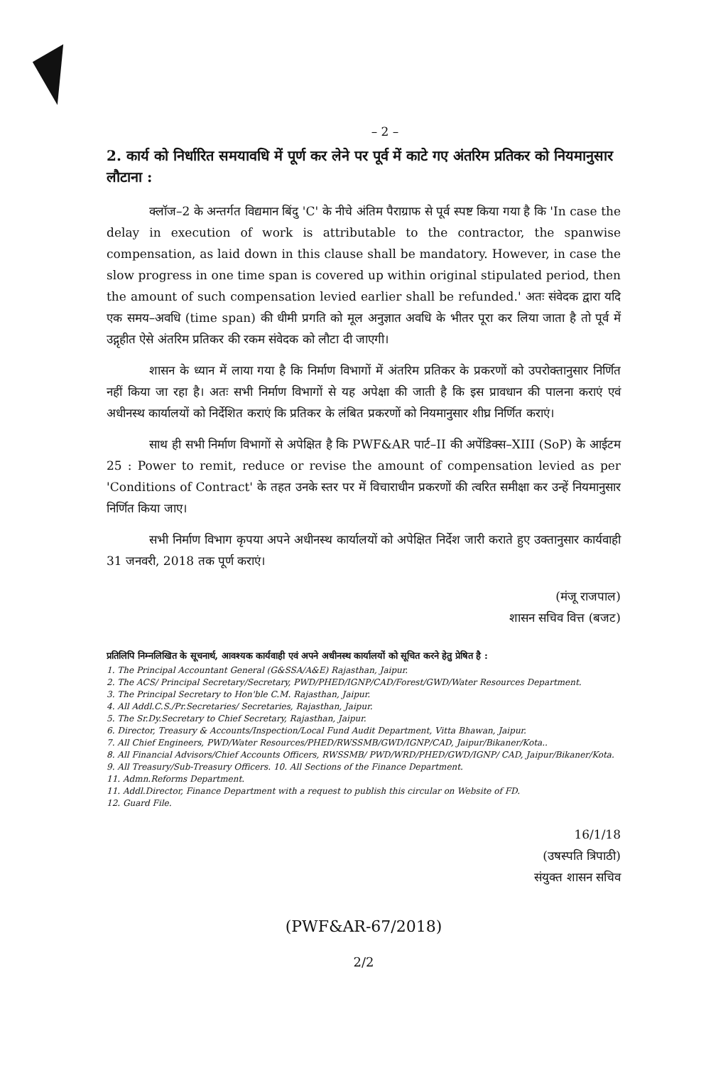– 2 –
2. कार्य को निर्धारित समयावधि में पूर्ण कर लेने पर पूर्व में काटे गए अंतरिम प्रतिकर को नियमानुसार लौटाना :
क्लॉज–2 के अन्तर्गत विद्यमान बिंदु 'C' के नीचे अंतिम पैराग्राफ से पूर्व स्पष्ट किया गया है कि 'In case the delay in execution of work is attributable to the contractor, the spanwise compensation, as laid down in this clause shall be mandatory. However, in case the slow progress in one time span is covered up within original stipulated period, then the amount of such compensation levied earlier shall be refunded.' अतः संवेदक द्वारा यदि एक समय–अवधि (time span) की धीमी प्रगति को मूल अनुज्ञात अवधि के भीतर पूरा कर लिया जाता है तो पूर्व में उद्गृहीत ऐसे अंतरिम प्रतिकर की रकम संवेदक को लौटा दी जाएगी।
शासन के ध्यान में लाया गया है कि निर्माण विभागों में अंतरिम प्रतिकर के प्रकरणों को उपरोक्तानुसार निर्णित नहीं किया जा रहा है। अतः सभी निर्माण विभागों से यह अपेक्षा की जाती है कि इस प्रावधान की पालना कराएं एवं अधीनस्थ कार्यालयों को निर्देशित कराएं कि प्रतिकर के लंबित प्रकरणों को नियमानुसार शीघ्र निर्णित कराएं।
साथ ही सभी निर्माण विभागों से अपेक्षित है कि PWF&AR पार्ट–II की अपेंडिक्स–XIII (SoP) के आईटम 25 : Power to remit, reduce or revise the amount of compensation levied as per 'Conditions of Contract' के तहत उनके स्तर पर में विचाराधीन प्रकरणों की त्वरित समीक्षा कर उन्हें नियमानुसार निर्णित किया जाए।
सभी निर्माण विभाग कृपया अपने अधीनस्थ कार्यालयों को अपेक्षित निर्देश जारी कराते हुए उक्तानुसार कार्यवाही 31 जनवरी, 2018 तक पूर्ण कराएं।
(मंजू राजपाल)
शासन सचिव वित्त (बजट)
प्रतिलिपि निम्नलिखित के सूचनार्थ, आवश्यक कार्यवाही एवं अपने अधीनस्थ कार्यालयों को सूचित करने हेतु प्रेषित है :
1. The Principal Accountant General (G&SSA/A&E) Rajasthan, Jaipur.
2. The ACS/ Principal Secretary/Secretary, PWD/PHED/IGNP/CAD/Forest/GWD/Water Resources Department.
3. The Principal Secretary to Hon'ble C.M. Rajasthan, Jaipur.
4. All Addl.C.S./Pr.Secretaries/ Secretaries, Rajasthan, Jaipur.
5. The Sr.Dy.Secretary to Chief Secretary, Rajasthan, Jaipur.
6. Director, Treasury & Accounts/Inspection/Local Fund Audit Department, Vitta Bhawan, Jaipur.
7. All Chief Engineers, PWD/Water Resources/PHED/RWSSMB/GWD/IGNP/CAD, Jaipur/Bikaner/Kota..
8. All Financial Advisors/Chief Accounts Officers, RWSSMB/ PWD/WRD/PHED/GWD/IGNP/ CAD, Jaipur/Bikaner/Kota.
9. All Treasury/Sub-Treasury Officers. 10. All Sections of the Finance Department.
11. Admn.Reforms Department.
11. Addl.Director, Finance Department with a request to publish this circular on Website of FD.
12. Guard File.
16/1/18
(उषस्पति त्रिपाठी)
संयुक्त शासन सचिव
(PWF&AR-67/2018)
2/2